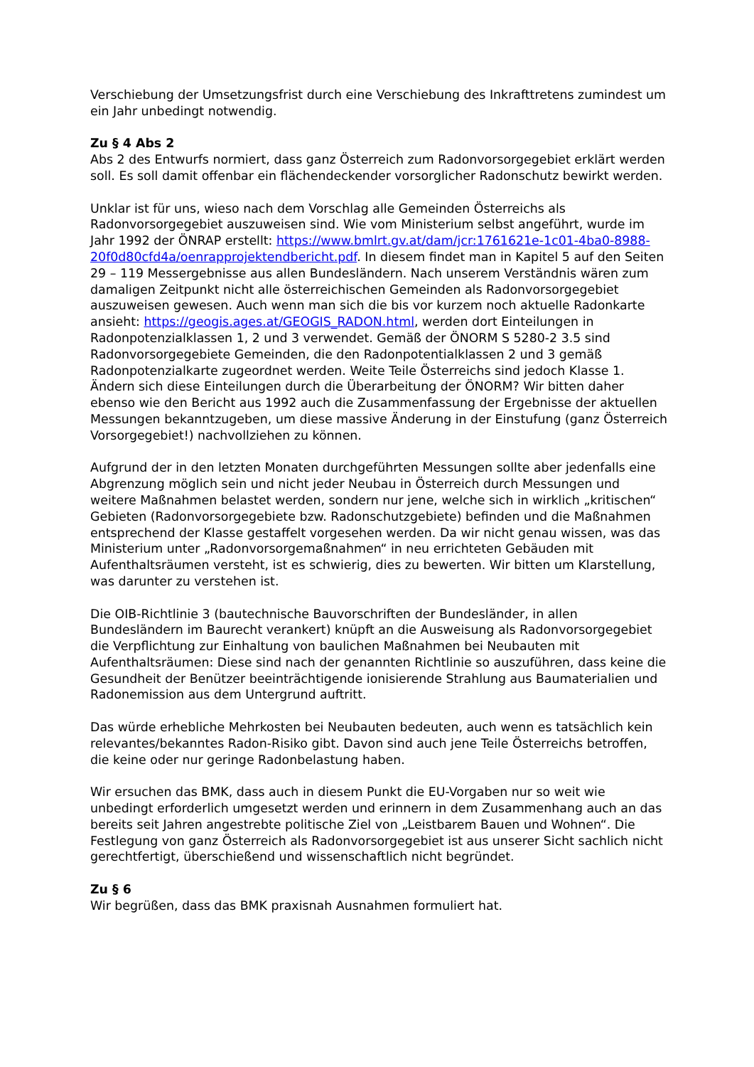Verschiebung der Umsetzungsfrist durch eine Verschiebung des Inkrafttretens zumindest um ein Jahr unbedingt notwendig.
Zu § 4 Abs 2
Abs 2 des Entwurfs normiert, dass ganz Österreich zum Radonvorsorgegebiet erklärt werden soll. Es soll damit offenbar ein flächendeckender vorsorglicher Radonschutz bewirkt werden.
Unklar ist für uns, wieso nach dem Vorschlag alle Gemeinden Österreichs als Radonvorsorgegebiet auszuweisen sind. Wie vom Ministerium selbst angeführt, wurde im Jahr 1992 der ÖNRAP erstellt: https://www.bmlrt.gv.at/dam/jcr:1761621e-1c01-4ba0-8988-20f0d80cfd4a/oenrapprojektendbericht.pdf. In diesem findet man in Kapitel 5 auf den Seiten 29 – 119 Messergebnisse aus allen Bundesländern. Nach unserem Verständnis wären zum damaligen Zeitpunkt nicht alle österreichischen Gemeinden als Radonvorsorgegebiet auszuweisen gewesen. Auch wenn man sich die bis vor kurzem noch aktuelle Radonkarte ansieht: https://geogis.ages.at/GEOGIS_RADON.html, werden dort Einteilungen in Radonpotenzialklassen 1, 2 und 3 verwendet. Gemäß der ÖNORM S 5280-2 3.5 sind Radonvorsorgegebiete Gemeinden, die den Radonpotentialklassen 2 und 3 gemäß Radonpotenzialkarte zugeordnet werden. Weite Teile Österreichs sind jedoch Klasse 1. Ändern sich diese Einteilungen durch die Überarbeitung der ÖNORM? Wir bitten daher ebenso wie den Bericht aus 1992 auch die Zusammenfassung der Ergebnisse der aktuellen Messungen bekanntzugeben, um diese massive Änderung in der Einstufung (ganz Österreich Vorsorgegebiet!) nachvollziehen zu können.
Aufgrund der in den letzten Monaten durchgeführten Messungen sollte aber jedenfalls eine Abgrenzung möglich sein und nicht jeder Neubau in Österreich durch Messungen und weitere Maßnahmen belastet werden, sondern nur jene, welche sich in wirklich „kritischen“ Gebieten (Radonvorsorgegebiete bzw. Radonschutzgebiete) befinden und die Maßnahmen entsprechend der Klasse gestaffelt vorgesehen werden. Da wir nicht genau wissen, was das Ministerium unter „Radonvorsorgemaßnahmen“ in neu errichteten Gebäuden mit Aufenthaltsräumen versteht, ist es schwierig, dies zu bewerten. Wir bitten um Klarstellung, was darunter zu verstehen ist.
Die OIB-Richtlinie 3 (bautechnische Bauvorschriften der Bundesländer, in allen Bundesländern im Baurecht verankert) knüpft an die Ausweisung als Radonvorsorgegebiet die Verpflichtung zur Einhaltung von baulichen Maßnahmen bei Neubauten mit Aufenthaltsräumen: Diese sind nach der genannten Richtlinie so auszuführen, dass keine die Gesundheit der Benützer beeinträchtigende ionisierende Strahlung aus Baumaterialien und Radonemission aus dem Untergrund auftritt.
Das würde erhebliche Mehrkosten bei Neubauten bedeuten, auch wenn es tatsächlich kein relevantes/bekanntes Radon-Risiko gibt. Davon sind auch jene Teile Österreichs betroffen, die keine oder nur geringe Radonbelastung haben.
Wir ersuchen das BMK, dass auch in diesem Punkt die EU-Vorgaben nur so weit wie unbedingt erforderlich umgesetzt werden und erinnern in dem Zusammenhang auch an das bereits seit Jahren angestrebte politische Ziel von „Leistbarem Bauen und Wohnen“. Die Festlegung von ganz Österreich als Radonvorsorgegebiet ist aus unserer Sicht sachlich nicht gerechtfertigt, überschießend und wissenschaftlich nicht begründet.
Zu § 6
Wir begrüßen, dass das BMK praxisnah Ausnahmen formuliert hat.